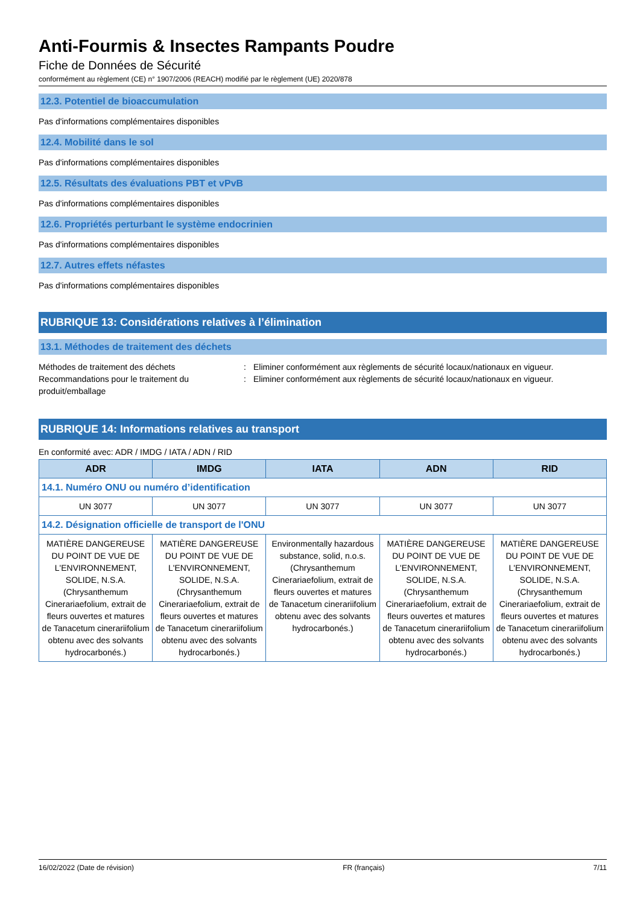Anti-Fourmis & Insectes Rampants Poudre
Fiche de Données de Sécurité
conformément au règlement (CE) n° 1907/2006 (REACH) modifié par le règlement (UE) 2020/878
12.3. Potentiel de bioaccumulation
Pas d'informations complémentaires disponibles
12.4. Mobilité dans le sol
Pas d'informations complémentaires disponibles
12.5. Résultats des évaluations PBT et vPvB
Pas d'informations complémentaires disponibles
12.6. Propriétés perturbant le système endocrinien
Pas d'informations complémentaires disponibles
12.7. Autres effets néfastes
Pas d'informations complémentaires disponibles
RUBRIQUE 13: Considérations relatives à l’élimination
13.1. Méthodes de traitement des déchets
Méthodes de traitement des déchets : Eliminer conformément aux règlements de sécurité locaux/nationaux en vigueur.
Recommandations pour le traitement du produit/emballage
: Eliminer conformément aux règlements de sécurité locaux/nationaux en vigueur.
RUBRIQUE 14: Informations relatives au transport
En conformité avec: ADR / IMDG / IATA / ADN / RID
| ADR | IMDG | IATA | ADN | RID |
| --- | --- | --- | --- | --- |
| 14.1. Numéro ONU ou numéro d’identification | | | | |
| UN 3077 | UN 3077 | UN 3077 | UN 3077 | UN 3077 |
| 14.2. Désignation officielle de transport de l'ONU | | | | |
| MATIÈRE DANGEREUSE DU POINT DE VUE DE L'ENVIRONNEMENT, SOLIDE, N.S.A. (Chrysanthemum Cinerariaefolium, extrait de fleurs ouvertes et matures de Tanacetum cinerariifolium obtenu avec des solvants hydrocarbonés.) | MATIÈRE DANGEREUSE DU POINT DE VUE DE L'ENVIRONNEMENT, SOLIDE, N.S.A. (Chrysanthemum Cinerariaefolium, extrait de fleurs ouvertes et matures de Tanacetum cinerariifolium obtenu avec des solvants hydrocarbonés.) | Environmentally hazardous substance, solid, n.o.s. (Chrysanthemum Cinerariaefolium, extrait de fleurs ouvertes et matures de Tanacetum cinerariifolium obtenu avec des solvants hydrocarbonés.) | MATIÈRE DANGEREUSE DU POINT DE VUE DE L'ENVIRONNEMENT, SOLIDE, N.S.A. (Chrysanthemum Cinerariaefolium, extrait de fleurs ouvertes et matures de Tanacetum cinerariifolium obtenu avec des solvants hydrocarbonés.) | MATIÈRE DANGEREUSE DU POINT DE VUE DE L'ENVIRONNEMENT, SOLIDE, N.S.A. (Chrysanthemum Cinerariaefolium, extrait de fleurs ouvertes et matures de Tanacetum cinerariifolium obtenu avec des solvants hydrocarbonés.) |
16/02/2022 (Date de révision) FR (français) 7/11